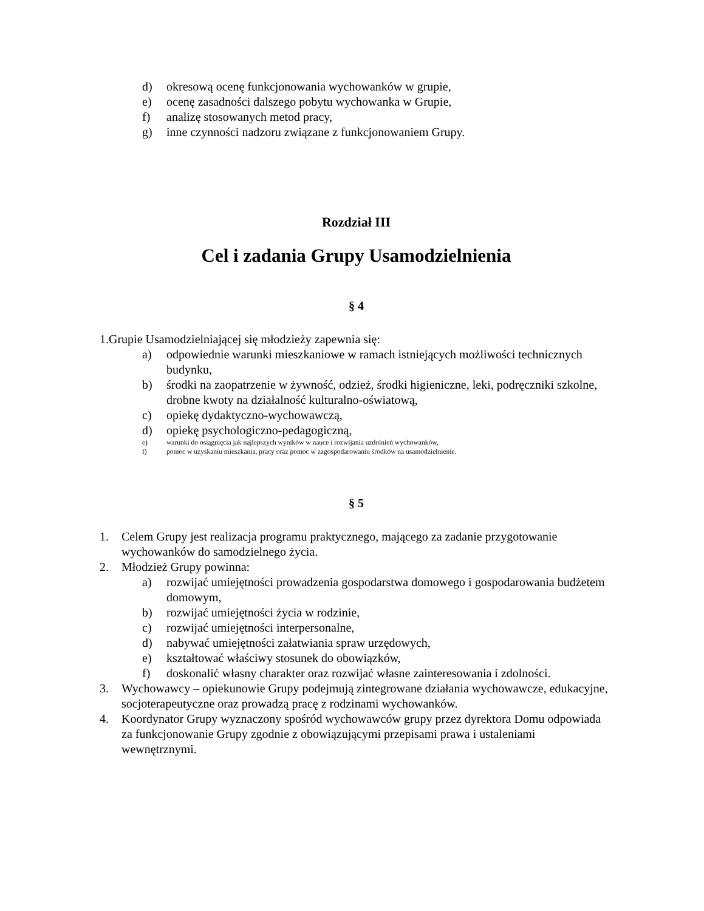d) okresową ocenę funkcjonowania wychowanków w grupie,
e) ocenę zasadności dalszego pobytu wychowanka w Grupie,
f) analizę stosowanych metod pracy,
g) inne czynności nadzoru związane z funkcjonowaniem Grupy.
Rozdział III
Cel i zadania Grupy Usamodzielnienia
§ 4
1.Grupie Usamodzielniającej się młodzieży zapewnia się:
a) odpowiednie warunki mieszkaniowe w ramach istniejących możliwości technicznych budynku,
b) środki na zaopatrzenie w żywność, odzież, środki higieniczne, leki, podręczniki szkolne, drobne kwoty na działalność kulturalno-oświatową,
c) opiekę dydaktyczno-wychowawczą,
d) opiekę psychologiczno-pedagogiczną,
e) warunki do osiągnięcia jak najlepszych wyników w nauce i rozwijania uzdolnień wychowanków,
f) pomoc w uzyskaniu mieszkania, pracy oraz pomoc w zagospodarowaniu środków na usamodzielnienie.
§ 5
1. Celem Grupy jest realizacja programu praktycznego, mającego za zadanie przygotowanie wychowanków do samodzielnego życia.
2. Młodzież Grupy powinna:
a) rozwijać umiejętności prowadzenia gospodarstwa domowego i gospodarowania budżetem domowym,
b) rozwijać umiejętności życia w rodzinie,
c) rozwijać umiejętności interpersonalne,
d) nabywać umiejętności załatwiania spraw urzędowych,
e) kształtować właściwy stosunek do obowiązków,
f) doskonalić własny charakter oraz rozwijać własne zainteresowania i zdolności.
3. Wychowawcy – opiekunowie Grupy podejmują zintegrowane działania wychowawcze, edukacyjne, socjoterapeutyczne oraz prowadzą pracę z rodzinami wychowanków.
4. Koordynator Grupy wyznaczony spośród wychowawców grupy przez dyrektora Domu odpowiada za funkcjonowanie Grupy zgodnie z obowiązującymi przepisami prawa i ustaleniami wewnętrznymi.